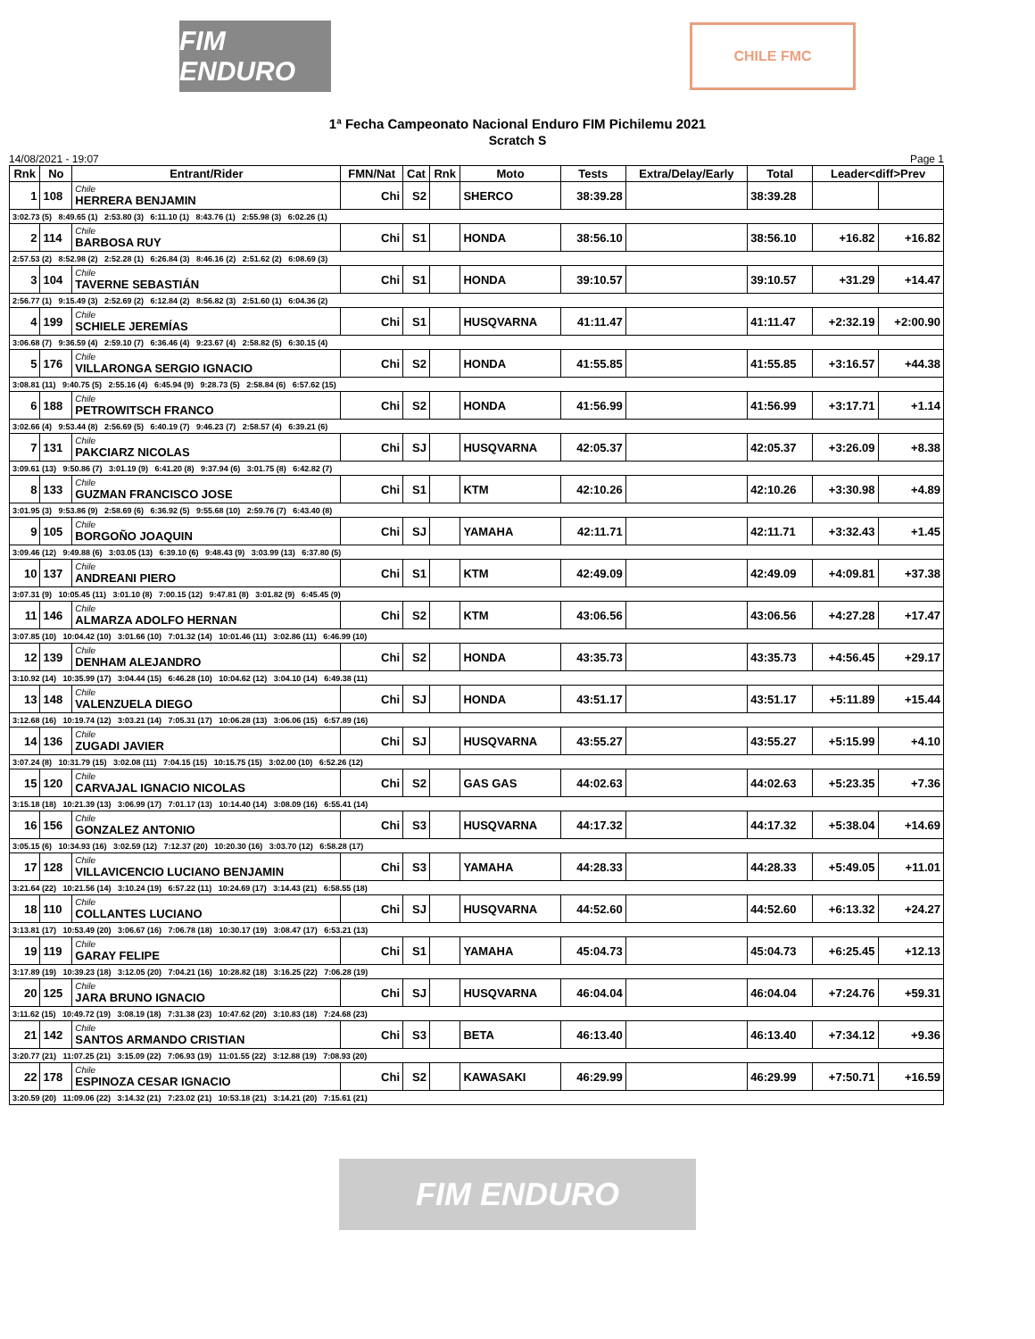FIM ENDURO
CHILE FMC
1ª Fecha Campeonato Nacional Enduro FIM Pichilemu 2021
Scratch S
14/08/2021 - 19:07 Page 1
| Rnk | No | Entrant/Rider | FMN/Nat | Cat | Rnk | Moto | Tests | Extra/Delay/Early | Total | Leader<diff>Prev | |
| --- | --- | --- | --- | --- | --- | --- | --- | --- | --- | --- | --- |
| 1 | 108 | Chile HERRERA BENJAMIN | Chi | S2 | | SHERCO | 38:39.28 | | 38:39.28 | | |
| 3:02.73 (5) 8:49.65 (1) 2:53.80 (3) 6:11.10 (1) 8:43.76 (1) 2:55.98 (3) 6:02.26 (1) | | | | | | | | | | | |
| 2 | 114 | Chile BARBOSA RUY | Chi | S1 | | HONDA | 38:56.10 | | 38:56.10 | +16.82 | +16.82 |
| 2:57.53 (2) 8:52.98 (2) 2:52.28 (1) 6:26.84 (3) 8:46.16 (2) 2:51.62 (2) 6:08.69 (3) | | | | | | | | | | | |
| 3 | 104 | Chile TAVERNE SEBASTIÁN | Chi | S1 | | HONDA | 39:10.57 | | 39:10.57 | +31.29 | +14.47 |
| 2:56.77 (1) 9:15.49 (3) 2:52.69 (2) 6:12.84 (2) 8:56.82 (3) 2:51.60 (1) 6:04.36 (2) | | | | | | | | | | | |
| 4 | 199 | Chile SCHIELE JEREMÍAS | Chi | S1 | | HUSQVARNA | 41:11.47 | | 41:11.47 | +2:32.19 | +2:00.90 |
| 3:06.68 (7) 9:36.59 (4) 2:59.10 (7) 6:36.46 (4) 9:23.67 (4) 2:58.82 (5) 6:30.15 (4) | | | | | | | | | | | |
| 5 | 176 | Chile VILLARONGA SERGIO IGNACIO | Chi | S2 | | HONDA | 41:55.85 | | 41:55.85 | +3:16.57 | +44.38 |
| 3:08.81 (11) 9:40.75 (5) 2:55.16 (4) 6:45.94 (9) 9:28.73 (5) 2:58.84 (6) 6:57.62 (15) | | | | | | | | | | | |
| 6 | 188 | Chile PETROWITSCH FRANCO | Chi | S2 | | HONDA | 41:56.99 | | 41:56.99 | +3:17.71 | +1.14 |
| 3:02.66 (4) 9:53.44 (8) 2:56.69 (5) 6:40.19 (7) 9:46.23 (7) 2:58.57 (4) 6:39.21 (6) | | | | | | | | | | | |
| 7 | 131 | Chile PAKCIARZ NICOLAS | Chi | SJ | | HUSQVARNA | 42:05.37 | | 42:05.37 | +3:26.09 | +8.38 |
| 3:09.61 (13) 9:50.86 (7) 3:01.19 (9) 6:41.20 (8) 9:37.94 (6) 3:01.75 (8) 6:42.82 (7) | | | | | | | | | | | |
| 8 | 133 | Chile GUZMAN FRANCISCO JOSE | Chi | S1 | | KTM | 42:10.26 | | 42:10.26 | +3:30.98 | +4.89 |
| 3:01.95 (3) 9:53.86 (9) 2:58.69 (6) 6:36.92 (5) 9:55.68 (10) 2:59.76 (7) 6:43.40 (8) | | | | | | | | | | | |
| 9 | 105 | Chile BORGOÑO JOAQUIN | Chi | SJ | | YAMAHA | 42:11.71 | | 42:11.71 | +3:32.43 | +1.45 |
| 3:09.46 (12) 9:49.88 (6) 3:03.05 (13) 6:39.10 (6) 9:48.43 (9) 3:03.99 (13) 6:37.80 (5) | | | | | | | | | | | |
| 10 | 137 | Chile ANDREANI PIERO | Chi | S1 | | KTM | 42:49.09 | | 42:49.09 | +4:09.81 | +37.38 |
| 3:07.31 (9) 10:05.45 (11) 3:01.10 (8) 7:00.15 (12) 9:47.81 (8) 3:01.82 (9) 6:45.45 (9) | | | | | | | | | | | |
| 11 | 146 | Chile ALMARZA ADOLFO HERNAN | Chi | S2 | | KTM | 43:06.56 | | 43:06.56 | +4:27.28 | +17.47 |
| 3:07.85 (10) 10:04.42 (10) 3:01.66 (10) 7:01.32 (14) 10:01.46 (11) 3:02.86 (11) 6:46.99 (10) | | | | | | | | | | | |
| 12 | 139 | Chile DENHAM ALEJANDRO | Chi | S2 | | HONDA | 43:35.73 | | 43:35.73 | +4:56.45 | +29.17 |
| 3:10.92 (14) 10:35.99 (17) 3:04.44 (15) 6:46.28 (10) 10:04.62 (12) 3:04.10 (14) 6:49.38 (11) | | | | | | | | | | | |
| 13 | 148 | Chile VALENZUELA DIEGO | Chi | SJ | | HONDA | 43:51.17 | | 43:51.17 | +5:11.89 | +15.44 |
| 3:12.68 (16) 10:19.74 (12) 3:03.21 (14) 7:05.31 (17) 10:06.28 (13) 3:06.06 (15) 6:57.89 (16) | | | | | | | | | | | |
| 14 | 136 | Chile ZUGADI JAVIER | Chi | SJ | | HUSQVARNA | 43:55.27 | | 43:55.27 | +5:15.99 | +4.10 |
| 3:07.24 (8) 10:31.79 (15) 3:02.08 (11) 7:04.15 (15) 10:15.75 (15) 3:02.00 (10) 6:52.26 (12) | | | | | | | | | | | |
| 15 | 120 | Chile CARVAJAL IGNACIO NICOLAS | Chi | S2 | | GAS GAS | 44:02.63 | | 44:02.63 | +5:23.35 | +7.36 |
| 3:15.18 (18) 10:21.39 (13) 3:06.99 (17) 7:01.17 (13) 10:14.40 (14) 3:08.09 (16) 6:55.41 (14) | | | | | | | | | | | |
| 16 | 156 | Chile GONZALEZ ANTONIO | Chi | S3 | | HUSQVARNA | 44:17.32 | | 44:17.32 | +5:38.04 | +14.69 |
| 3:05.15 (6) 10:34.93 (16) 3:02.59 (12) 7:12.37 (20) 10:20.30 (16) 3:03.70 (12) 6:58.28 (17) | | | | | | | | | | | |
| 17 | 128 | Chile VILLAVICENCIO LUCIANO BENJAMIN | Chi | S3 | | YAMAHA | 44:28.33 | | 44:28.33 | +5:49.05 | +11.01 |
| 3:21.64 (22) 10:21.56 (14) 3:10.24 (19) 6:57.22 (11) 10:24.69 (17) 3:14.43 (21) 6:58.55 (18) | | | | | | | | | | | |
| 18 | 110 | Chile COLLANTES LUCIANO | Chi | SJ | | HUSQVARNA | 44:52.60 | | 44:52.60 | +6:13.32 | +24.27 |
| 3:13.81 (17) 10:53.49 (20) 3:06.67 (16) 7:06.78 (18) 10:30.17 (19) 3:08.47 (17) 6:53.21 (13) | | | | | | | | | | | |
| 19 | 119 | Chile GARAY FELIPE | Chi | S1 | | YAMAHA | 45:04.73 | | 45:04.73 | +6:25.45 | +12.13 |
| 3:17.89 (19) 10:39.23 (18) 3:12.05 (20) 7:04.21 (16) 10:28.82 (18) 3:16.25 (22) 7:06.28 (19) | | | | | | | | | | | |
| 20 | 125 | Chile JARA BRUNO IGNACIO | Chi | SJ | | HUSQVARNA | 46:04.04 | | 46:04.04 | +7:24.76 | +59.31 |
| 3:11.62 (15) 10:49.72 (19) 3:08.19 (18) 7:31.38 (23) 10:47.62 (20) 3:10.83 (18) 7:24.68 (23) | | | | | | | | | | | |
| 21 | 142 | Chile SANTOS ARMANDO CRISTIAN | Chi | S3 | | BETA | 46:13.40 | | 46:13.40 | +7:34.12 | +9.36 |
| 3:20.77 (21) 11:07.25 (21) 3:15.09 (22) 7:06.93 (19) 11:01.55 (22) 3:12.88 (19) 7:08.93 (20) | | | | | | | | | | | |
| 22 | 178 | Chile ESPINOZA CESAR IGNACIO | Chi | S2 | | KAWASAKI | 46:29.99 | | 46:29.99 | +7:50.71 | +16.59 |
| 3:20.59 (20) 11:09.06 (22) 3:14.32 (21) 7:23.02 (21) 10:53.18 (21) 3:14.21 (20) 7:15.61 (21) | | | | | | | | | | | |
FIM ENDURO